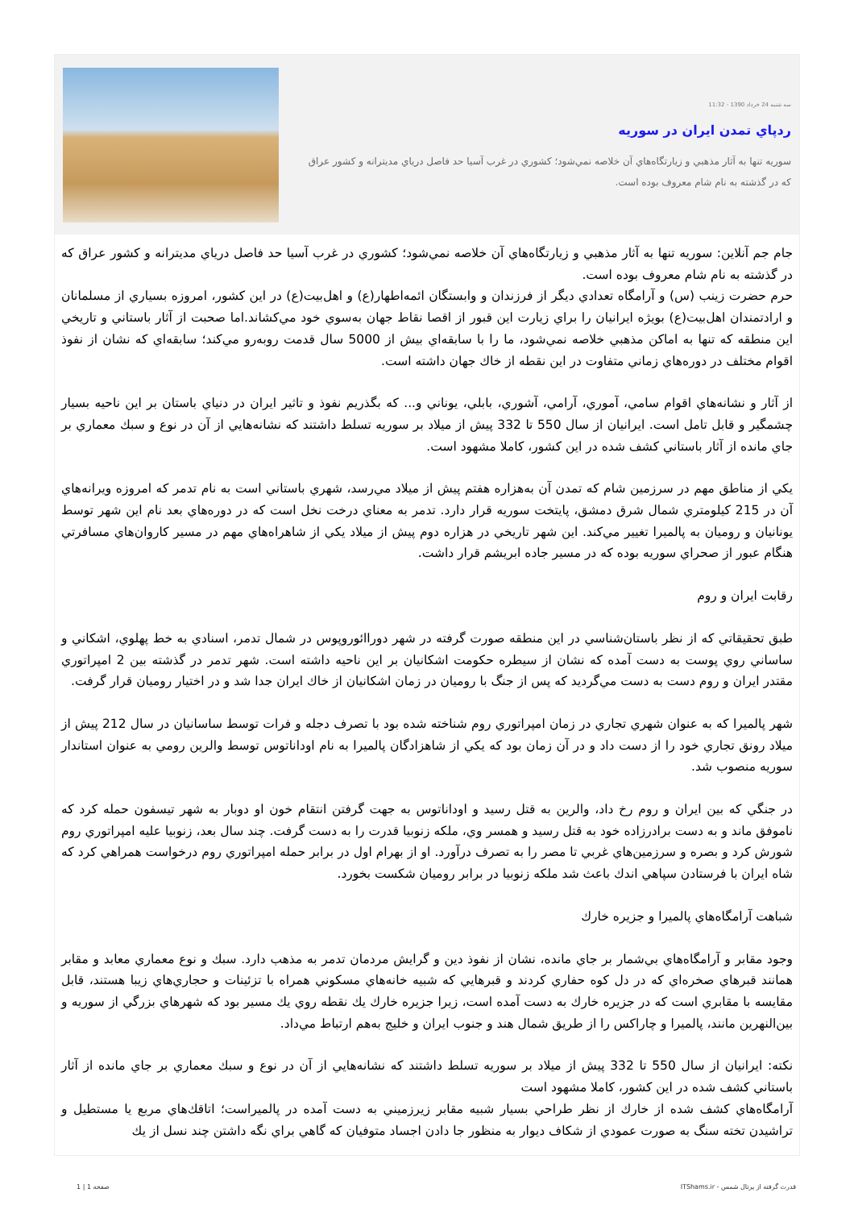سه شنبه 24 خرداد 1390 - 11:32
ردپاي تمدن ايران در سوريه
سوريه تنها به آثار مذهبي و زيارتگاه‌هاي آن خلاصه نمي‌شود؛ كشوري در غرب آسيا حد فاصل درياي مديترانه و كشور عراق كه در گذشته به نام شام معروف بوده است.
جام جم آنلاين: سوريه تنها به آثار مذهبي و زيارتگاه‌هاي آن خلاصه نمي‌شود؛ كشوري در غرب آسيا حد فاصل درياي مديترانه و كشور عراق كه در گذشته به نام شام معروف بوده است.
حرم حضرت زينب (س) و آرامگاه تعدادي ديگر از فرزندان و وابستگان ائمه‌اطهار(ع) و اهل‌بيت(ع) در اين كشور، امروزه بسياري از مسلمانان و ارادتمندان اهل‌بيت(ع) بويژه ايرانيان را براي زيارت اين قبور از اقصا نقاط جهان به‌سوي خود مي‌كشاند.اما صحبت از آثار باستاني و تاريخي اين منطقه كه تنها به اماكن مذهبي خلاصه نمي‌شود، ما را با سابقه‌اي بيش از 5000 سال قدمت روبه‌رو مي‌كند؛ سابقه‌اي كه نشان از نفوذ اقوام مختلف در دوره‌هاي زماني متفاوت در اين نقطه از خاك جهان داشته است.
از آثار و نشانه‌هاي اقوام سامي، آموري، آرامي، آشوري، بابلي، يوناني و... كه بگذريم نفوذ و تاثير ايران در دنياي باستان بر اين ناحيه بسيار چشمگير و قابل تامل است. ايرانيان از سال 550 تا 332 پيش از ميلاد بر سوريه تسلط داشتند كه نشانه‌هايي از آن در نوع و سبك معماري بر جاي مانده از آثار باستاني كشف شده در اين كشور، كاملا مشهود است.
يكي از مناطق مهم در سرزمين شام كه تمدن آن به‌هزاره هفتم پيش از ميلاد مي‌رسد، شهري باستاني است به نام تدمر كه امروزه ويرانه‌هاي آن در 215 كيلومتري شمال شرق دمشق، پايتخت سوريه قرار دارد. تدمر به معناي درخت نخل است كه در دوره‌هاي بعد نام اين شهر توسط يونانيان و روميان به پالميرا تغيير مي‌كند. اين شهر تاريخي در هزاره دوم پيش از ميلاد يكي از شاهراه‌هاي مهم در مسير كاروان‌هاي مسافرتي هنگام عبور از صحراي سوريه بوده كه در مسير جاده ابريشم قرار داشت.
رقابت ايران و روم
طبق تحقيقاتي كه از نظر باستان‌شناسي در اين منطقه صورت گرفته در شهر دوراائوروپوس در شمال تدمر، اسنادي به خط پهلوي، اشكاني و ساساني روي پوست به دست آمده كه نشان از سيطره حكومت اشكانيان بر اين ناحيه داشته است. شهر تدمر در گذشته بين 2 امپراتوري مقتدر ايران و روم دست به دست مي‌گرديد كه پس از جنگ با روميان در زمان اشكانيان از خاك ايران جدا شد و در اختيار روميان قرار گرفت.
شهر پالميرا كه به عنوان شهري تجاري در زمان امپراتوري روم شناخته شده بود با تصرف دجله و فرات توسط ساسانيان در سال 212 پيش از ميلاد رونق تجاري خود را از دست داد و در آن زمان بود كه يكي از شاهزادگان پالميرا به نام اوداناتوس توسط والرين رومي به عنوان استاندار سوريه منصوب شد.
در جنگي كه بين ايران و روم رخ داد، والرين به قتل رسيد و اوداناتوس به جهت گرفتن انتقام خون او دوبار به شهر تيسفون حمله كرد كه ناموفق ماند و به دست برادرزاده خود به قتل رسيد و همسر وي، ملكه زنوبيا قدرت را به دست گرفت. چند سال بعد، زنوبيا عليه امپراتوري روم شورش كرد و بصره و سرزمين‌هاي غربي تا مصر را به تصرف درآورد. او از بهرام اول در برابر حمله امپراتوري روم درخواست همراهي كرد كه شاه ايران با فرستادن سپاهي اندك باعث شد ملكه زنوبيا در برابر روميان شكست بخورد.
شباهت آرامگاه‌هاي پالميرا و جزيره خارك
وجود مقابر و آرامگاه‌هاي بي‌شمار بر جاي مانده، نشان از نفوذ دين و گرايش مردمان تدمر به مذهب دارد. سبك و نوع معماري معابد و مقابر همانند قبرهاي صخره‌اي كه در دل كوه حفاري كردند و قبرهايي كه شبيه خانه‌هاي مسكوني همراه با تزئينات و حجاري‌هاي زيبا هستند، قابل مقايسه با مقابري است كه در جزيره خارك به دست آمده است، زيرا جزيره خارك يك نقطه روي يك مسير بود كه شهرهاي بزرگي از سوريه و بين‌النهرين مانند، پالميرا و چاراكس را از طريق شمال هند و جنوب ايران و خليج به‌هم ارتباط مي‌داد.
نكته: ايرانيان از سال 550 تا 332 پيش از ميلاد بر سوريه تسلط داشتند كه نشانه‌هايي از آن در نوع و سبك معماري بر جاي مانده از آثار باستاني كشف شده در اين كشور، كاملا مشهود است
آرامگاه‌هاي كشف شده از خارك از نظر طراحي بسيار شبيه مقابر زيرزميني به دست آمده در پالميراست؛ اتاقك‌هاي مربع يا مستطيل و تراشيدن تخته سنگ به صورت عمودي از شكاف ديوار به منظور جا دادن اجساد متوفيان كه گاهي براي نگه داشتن چند نسل از يك
قدرت گرفته از پرتال شمس - ITShams.ir
صفحه 1 | 1